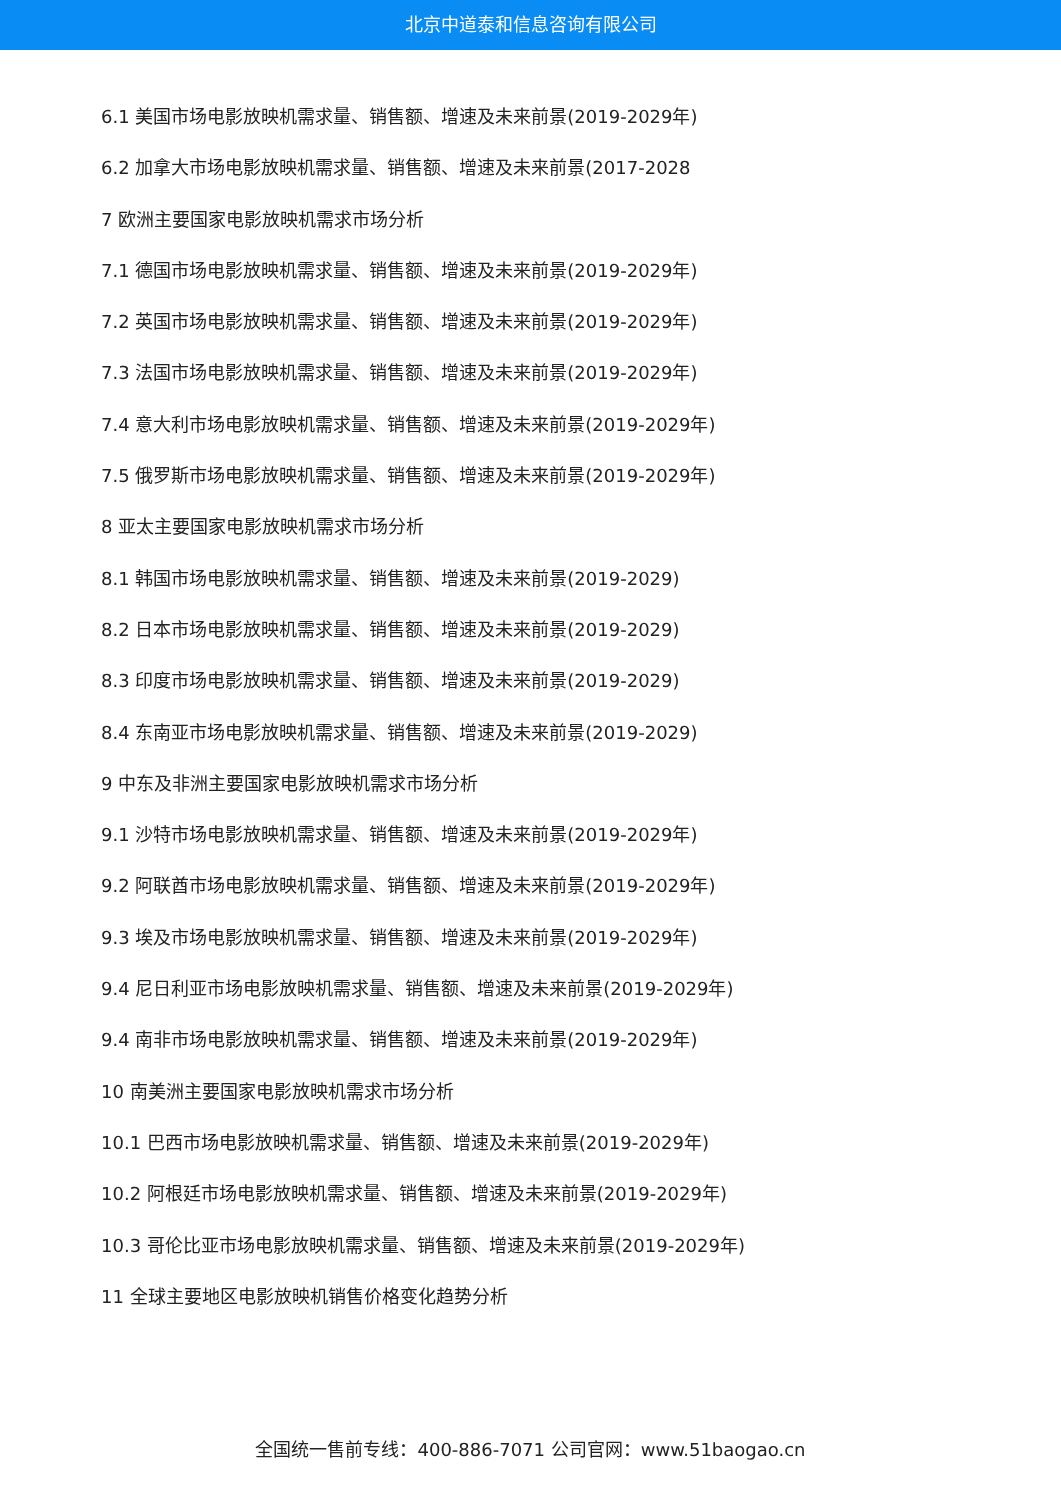北京中道泰和信息咨询有限公司
6.1 美国市场电影放映机需求量、销售额、增速及未来前景(2019-2029年)
6.2 加拿大市场电影放映机需求量、销售额、增速及未来前景(2017-2028
7 欧洲主要国家电影放映机需求市场分析
7.1 德国市场电影放映机需求量、销售额、增速及未来前景(2019-2029年)
7.2 英国市场电影放映机需求量、销售额、增速及未来前景(2019-2029年)
7.3 法国市场电影放映机需求量、销售额、增速及未来前景(2019-2029年)
7.4 意大利市场电影放映机需求量、销售额、增速及未来前景(2019-2029年)
7.5 俄罗斯市场电影放映机需求量、销售额、增速及未来前景(2019-2029年)
8 亚太主要国家电影放映机需求市场分析
8.1 韩国市场电影放映机需求量、销售额、增速及未来前景(2019-2029)
8.2 日本市场电影放映机需求量、销售额、增速及未来前景(2019-2029)
8.3 印度市场电影放映机需求量、销售额、增速及未来前景(2019-2029)
8.4 东南亚市场电影放映机需求量、销售额、增速及未来前景(2019-2029)
9 中东及非洲主要国家电影放映机需求市场分析
9.1 沙特市场电影放映机需求量、销售额、增速及未来前景(2019-2029年)
9.2 阿联酋市场电影放映机需求量、销售额、增速及未来前景(2019-2029年)
9.3 埃及市场电影放映机需求量、销售额、增速及未来前景(2019-2029年)
9.4 尼日利亚市场电影放映机需求量、销售额、增速及未来前景(2019-2029年)
9.4 南非市场电影放映机需求量、销售额、增速及未来前景(2019-2029年)
10 南美洲主要国家电影放映机需求市场分析
10.1 巴西市场电影放映机需求量、销售额、增速及未来前景(2019-2029年)
10.2 阿根廷市场电影放映机需求量、销售额、增速及未来前景(2019-2029年)
10.3 哥伦比亚市场电影放映机需求量、销售额、增速及未来前景(2019-2029年)
11 全球主要地区电影放映机销售价格变化趋势分析
全国统一售前专线：400-886-7071 公司官网：www.51baogao.cn